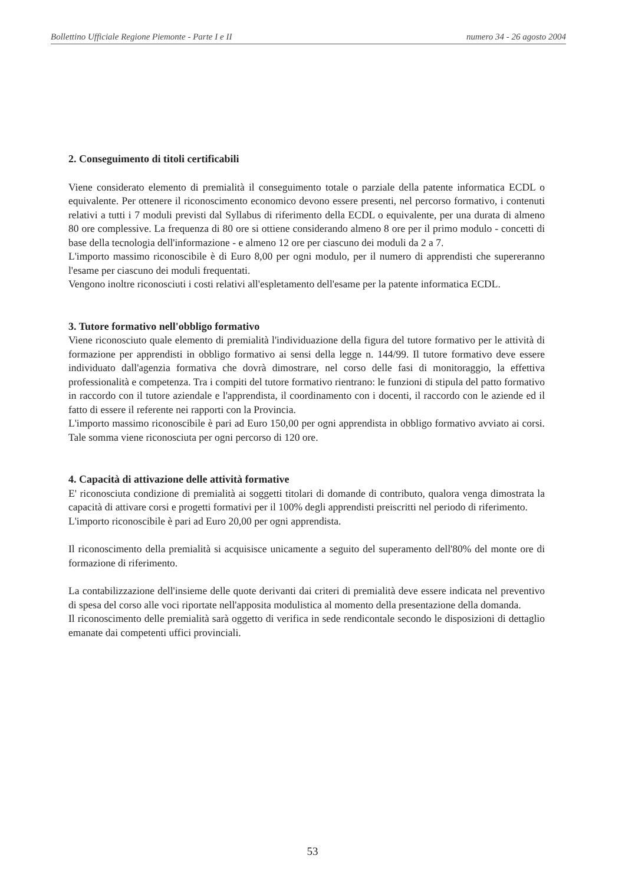Bollettino Ufficiale Regione Piemonte - Parte I e II numero 34 - 26 agosto 2004
2. Conseguimento di titoli certificabili
Viene considerato elemento di premialità il conseguimento totale o parziale della patente informatica ECDL o equivalente. Per ottenere il riconoscimento economico devono essere presenti, nel percorso formativo, i contenuti relativi a tutti i 7 moduli previsti dal Syllabus di riferimento della ECDL o equivalente, per una durata di almeno 80 ore complessive. La frequenza di 80 ore si ottiene considerando almeno 8 ore per il primo modulo - concetti di base della tecnologia dell'informazione - e almeno 12 ore per ciascuno dei moduli da 2 a 7.
L'importo massimo riconoscibile è di Euro 8,00 per ogni modulo, per il numero di apprendisti che supereranno l'esame per ciascuno dei moduli frequentati.
Vengono inoltre riconosciuti i costi relativi all'espletamento dell'esame per la patente informatica ECDL.
3. Tutore formativo nell'obbligo formativo
Viene riconosciuto quale elemento di premialità l'individuazione della figura del tutore formativo per le attività di formazione per apprendisti in obbligo formativo ai sensi della legge n. 144/99. Il tutore formativo deve essere individuato dall'agenzia formativa che dovrà dimostrare, nel corso delle fasi di monitoraggio, la effettiva professionalità e competenza. Tra i compiti del tutore formativo rientrano: le funzioni di stipula del patto formativo in raccordo con il tutore aziendale e l'apprendista, il coordinamento con i docenti, il raccordo con le aziende ed il fatto di essere il referente nei rapporti con la Provincia.
L'importo massimo riconoscibile è pari ad Euro 150,00 per ogni apprendista in obbligo formativo avviato ai corsi. Tale somma viene riconosciuta per ogni percorso di 120 ore.
4. Capacità di attivazione delle attività formative
E' riconosciuta condizione di premialità ai soggetti titolari di domande di contributo, qualora venga dimostrata la capacità di attivare corsi e progetti formativi per il 100% degli apprendisti preiscritti nel periodo di riferimento.
L'importo riconoscibile è pari ad Euro 20,00 per ogni apprendista.
Il riconoscimento della premialità si acquisisce unicamente a seguito del superamento dell'80% del monte ore di formazione di riferimento.
La contabilizzazione dell'insieme delle quote derivanti dai criteri di premialità deve essere indicata nel preventivo di spesa del corso alle voci riportate nell'apposita modulistica al momento della presentazione della domanda.
Il riconoscimento delle premialità sarà oggetto di verifica in sede rendicontale secondo le disposizioni di dettaglio emanate dai competenti uffici provinciali.
53